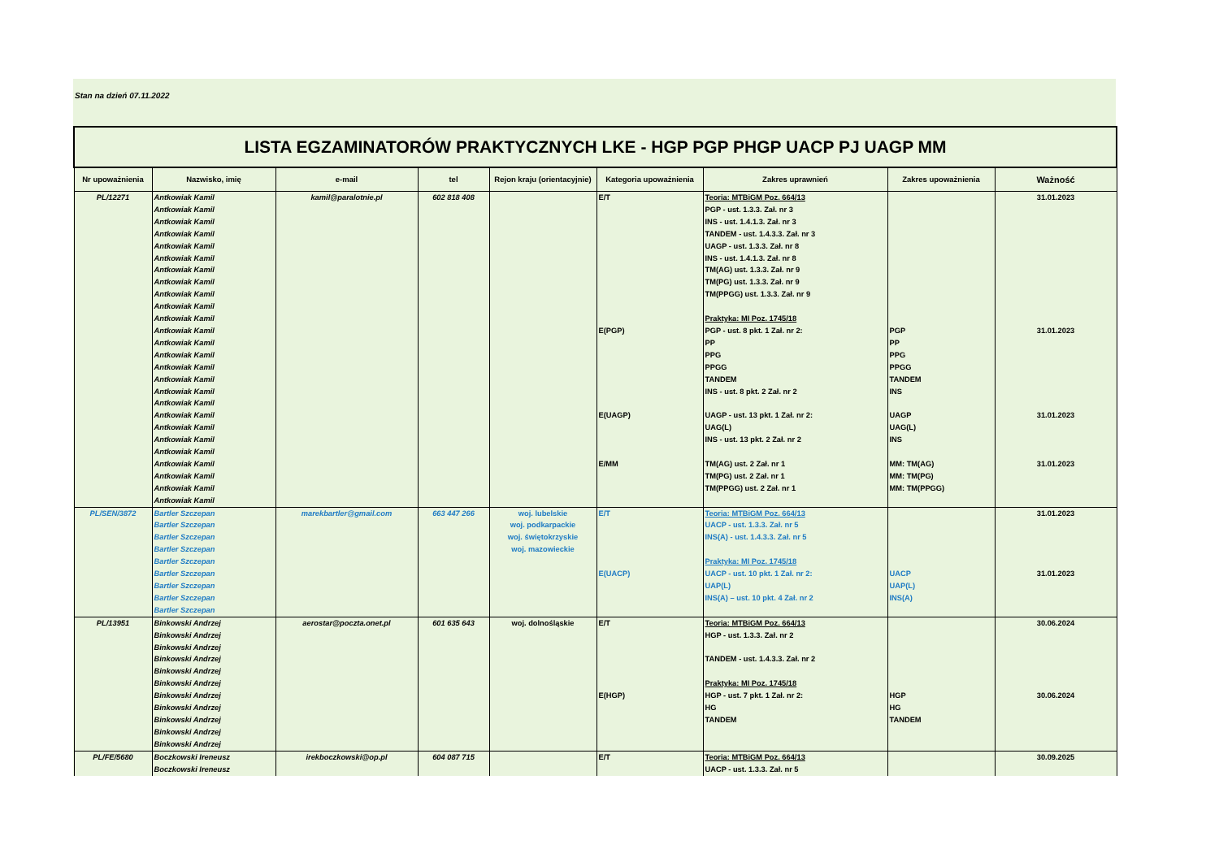Stan na dzień 07.11.2022
| LISTA EGZAMINATORÓW PRAKTYCZNYCH LKE - HGP PGP PHGP UACP PJ UAGP MM | | | | | | | | |
| Nr upoważnienia | Nazwisko, imię | e-mail | tel | Rejon kraju (orientacyjnie) | Kategoria upoważnienia | Zakres uprawnień | Zakres upoważnienia | Ważność |
| PL/12271 | Antkowiak Kamil | kamil@paralotnie.pl | 602 818 408 | | E/T | Teoria: MTBiGM Poz. 664/13 | | 31.01.2023 |
| | Antkowiak Kamil | | | | | PGP - ust. 1.3.3. Zał. nr 3 | | |
| | Antkowiak Kamil | | | | | INS - ust. 1.4.1.3. Zał. nr 3 | | |
| | Antkowiak Kamil | | | | | TANDEM - ust. 1.4.3.3. Zał. nr 3 | | |
| | Antkowiak Kamil | | | | | UAGP - ust. 1.3.3. Zał. nr 8 | | |
| | Antkowiak Kamil | | | | | INS - ust. 1.4.1.3. Zał. nr 8 | | |
| | Antkowiak Kamil | | | | | TM(AG) ust. 1.3.3. Zał. nr 9 | | |
| | Antkowiak Kamil | | | | | TM(PG) ust. 1.3.3. Zał. nr 9 | | |
| | Antkowiak Kamil | | | | | TM(PPGG) ust. 1.3.3. Zał. nr 9 | | |
| | Antkowiak Kamil | | | | | | | |
| | Antkowiak Kamil | | | | | Praktyka: MI Poz. 1745/18 | | |
| | Antkowiak Kamil | | | | E(PGP) | PGP - ust. 8 pkt. 1 Zał. nr 2: | PGP | 31.01.2023 |
| | Antkowiak Kamil | | | | | PP | PP | |
| | Antkowiak Kamil | | | | | PPG | PPG | |
| | Antkowiak Kamil | | | | | PPGG | PPGG | |
| | Antkowiak Kamil | | | | | TANDEM | TANDEM | |
| | Antkowiak Kamil | | | | | INS - ust. 8 pkt. 2 Zał. nr 2 | INS | |
| | Antkowiak Kamil | | | | | | | |
| | Antkowiak Kamil | | | | E(UAGP) | UAGP - ust. 13 pkt. 1 Zał. nr 2: | UAGP | 31.01.2023 |
| | Antkowiak Kamil | | | | | UAG(L) | UAG(L) | |
| | Antkowiak Kamil | | | | | INS - ust. 13 pkt. 2 Zał. nr 2 | INS | |
| | Antkowiak Kamil | | | | | | | |
| | Antkowiak Kamil | | | | E/MM | TM(AG) ust. 2 Zał. nr 1 | MM: TM(AG) | 31.01.2023 |
| | Antkowiak Kamil | | | | | TM(PG) ust. 2 Zał. nr 1 | MM: TM(PG) | |
| | Antkowiak Kamil | | | | | TM(PPGG) ust. 2 Zał. nr 1 | MM: TM(PPGG) | |
| | Antkowiak Kamil | | | | | | | |
| PL/SEN/3872 | Bartler Szczepan | marekbartler@gmail.com | 663 447 266 | woj. lubelskie | E/T | Teoria: MTBiGM Poz. 664/13 | | 31.01.2023 |
| | Bartler Szczepan | | | woj. podkarpackie | | UACP - ust. 1.3.3. Zał. nr 5 | | |
| | Bartler Szczepan | | | woj. świętokrzyskie | | INS(A) - ust. 1.4.3.3. Zał. nr 5 | | |
| | Bartler Szczepan | | | woj. mazowieckie | | | | |
| | Bartler Szczepan | | | | | Praktyka: MI Poz. 1745/18 | | |
| | Bartler Szczepan | | | | E(UACP) | UACP - ust. 10 pkt. 1 Zał. nr 2: | UACP | 31.01.2023 |
| | Bartler Szczepan | | | | | UAP(L) | UAP(L) | |
| | Bartler Szczepan | | | | | INS(A) – ust. 10 pkt. 4 Zał. nr 2 | INS(A) | |
| | Bartler Szczepan | | | | | | | |
| PL/13951 | Binkowski Andrzej | aerostar@poczta.onet.pl | 601 635 643 | woj. dolnośląskie | E/T | Teoria: MTBiGM Poz. 664/13 | | 30.06.2024 |
| | Binkowski Andrzej | | | | | HGP - ust. 1.3.3. Zał. nr 2 | | |
| | Binkowski Andrzej | | | | | | | |
| | Binkowski Andrzej | | | | | TANDEM - ust. 1.4.3.3. Zał. nr 2 | | |
| | Binkowski Andrzej | | | | | | | |
| | Binkowski Andrzej | | | | | Praktyka: MI Poz. 1745/18 | | |
| | Binkowski Andrzej | | | | E(HGP) | HGP - ust. 7 pkt. 1 Zał. nr 2: | HGP | 30.06.2024 |
| | Binkowski Andrzej | | | | | HG | HG | |
| | Binkowski Andrzej | | | | | TANDEM | TANDEM | |
| | Binkowski Andrzej | | | | | | | |
| | Binkowski Andrzej | | | | | | | |
| PL/FE/5680 | Boczkowski Ireneusz | irekboczkowski@op.pl | 604 087 715 | | E/T | Teoria: MTBiGM Poz. 664/13 | | 30.09.2025 |
| | Boczkowski Ireneusz | | | | | UACP - ust. 1.3.3. Zał. nr 5 | | |